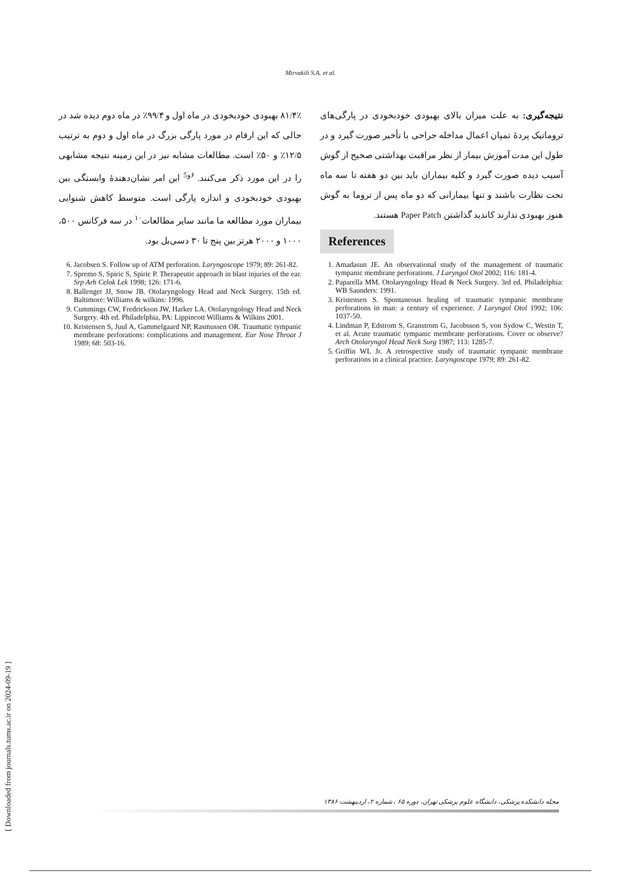Mirvakili S.A. et al.
۸۱/۴٪ بهبودی خودبخودی در ماه اول و ۹۹/۴٪ در ماه دوم دیده شد در حالی که این ارقام در مورد پارگی بزرگ در ماه اول و دوم به ترتیب ۱۲/۵٪ و ۵۰٪ است. مطالعات مشابه نیز در این زمینه نتیجه مشابهی را در این مورد ذکر می‌کنند. <sup>۶و5</sup> این امر نشان‌دهندۀ وابستگی بین بهبودی خودبخودی و اندازه پارگی است. متوسط کاهش شنوایی بیماران مورد مطالعه ما مانند سایر مطالعات<sup>۱۰</sup> در سه فرکانس ۵۰۰، ۱۰۰۰ و ۲۰۰۰ هرتز بین پنج تا ۳۰ دسی‌بل بود.
نتیجه‌گیری: به علت میزان بالای بهبودی خودبخودی در پارگی‌های تروماتیک پردۀ تمپان اعمال مداخله جراحی با تأخیر صورت گیرد و در طول این مدت آموزش بیمار از نظر مراقبت بهداشتی صحیح از گوش آسیب دیده صورت گیرد و کلیه بیماران باید بین دو هفته تا سه ماه تحت نظارت باشند و تنها بیمارانی که دو ماه پس از تروما به گوش هنوز بهبودی ندارند کاندید گذاشتن Paper Patch هستند.
References
6. Jacobsen S. Follow up of ATM perforation. Laryngoscope 1979; 89: 261-82.
7. Spremo S, Spiric S, Spiric P. Therapeutic approach in blast injuries of the ear. Srp Arh Celok Lek 1998; 126: 171-6.
8. Ballenger JJ, Snow JB. Otolaryngology Head and Neck Surgery. 15th ed. Baltimore: Williams & wilkins: 1996.
9. Cummings CW, Fredrickson JW, Harker LA. Otolaryngology Head and Neck Surgery. 4th ed. Philadelphia, PA: Lippincott Williams & Wilkins 2001.
10. Kristensen S, Juul A, Gammelgaard NP, Rasmussen OR. Traumatic tympanic membrane perforations: complications and management. Ear Nose Throat J 1989; 68: 503-16.
1. Amadasun JE. An observational study of the management of traumatic tympanic membrane perforations. J Laryngol Otol 2002; 116: 181-4.
2. Paparella MM. Otolaryngology Head & Neck Surgery. 3rd ed. Philadelphia: WB Saunders: 1991.
3. Kristensen S. Spontaneous healing of traumatic tympanic membrane perforations in man: a century of experience. J Laryngol Otol 1992; 106: 1037-50.
4. Lindman P, Edstrom S, Granstrom G, Jacobsson S, von Sydow C, Westin T, et al. Acute traumatic tympanic membrane perforations. Cover or observe? Arch Otolaryngol Head Neck Surg 1987; 113: 1285-7.
5. Griffin WL Jr. A retrospective study of traumatic tympanic membrane perforations in a clinical practice. Laryngoscope 1979; 89: 261-82.
مجله دانشکده پزشکی، دانشگاه علوم پزشکی تهران، دوره ۶۵ ، شماره ۲، اردیبهشت ۱۳۸۶
[ Downloaded from journals.tums.ac.ir on 2024-09-19 ]